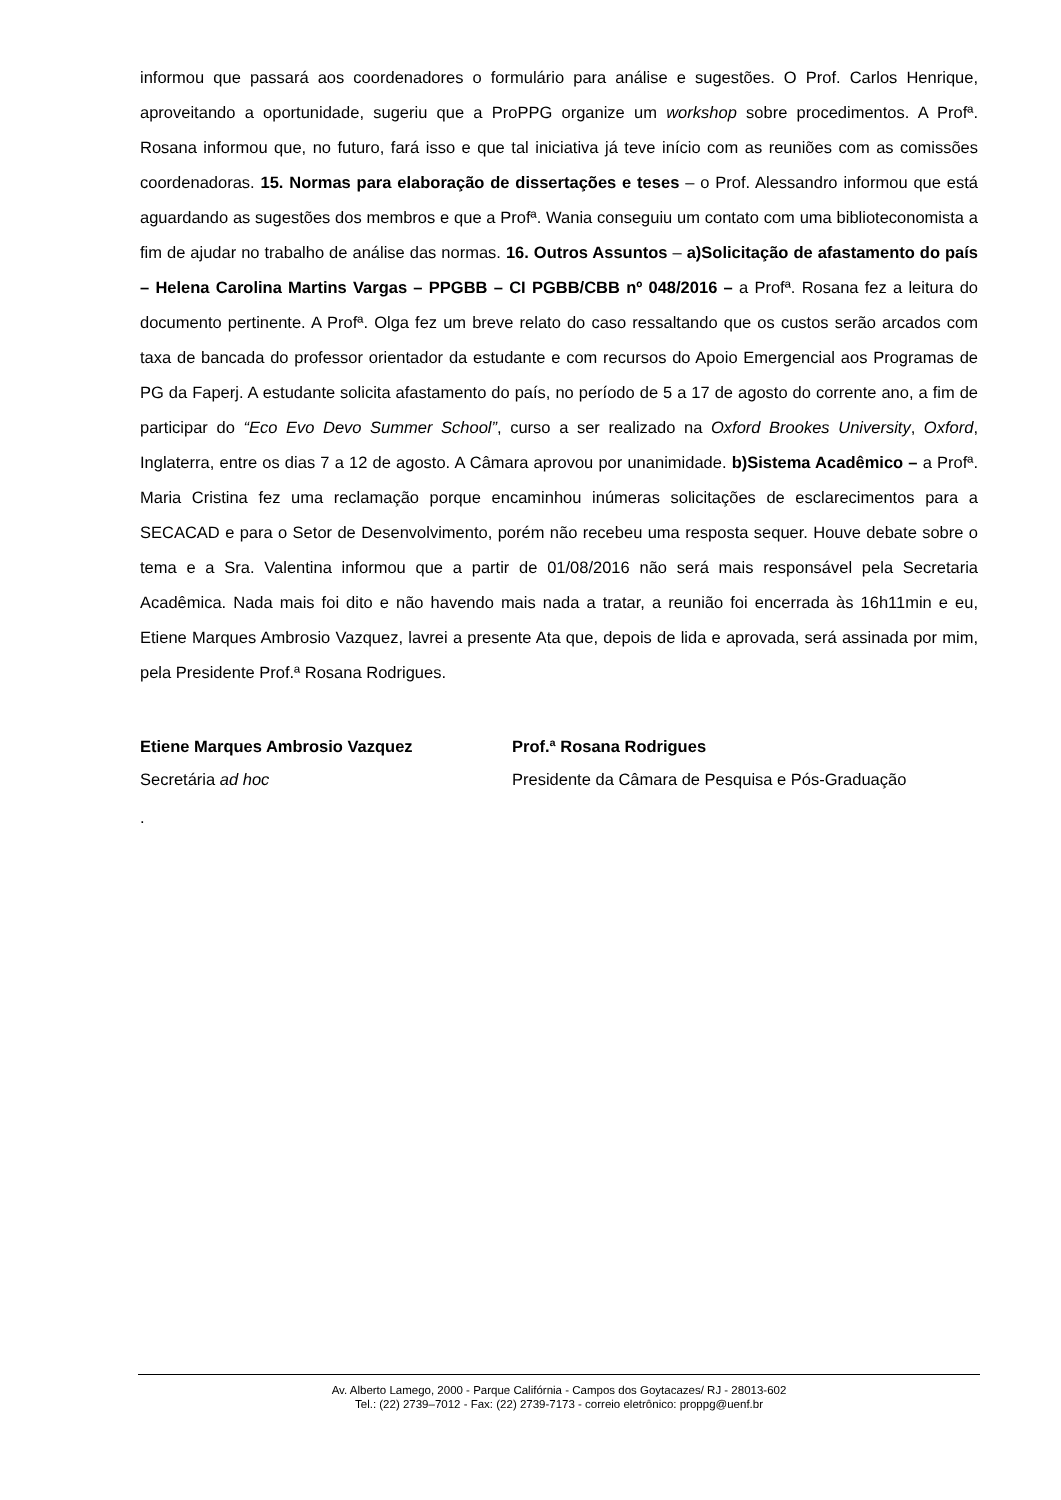informou que passará aos coordenadores o formulário para análise e sugestões. O Prof. Carlos Henrique, aproveitando a oportunidade, sugeriu que a ProPPG organize um workshop sobre procedimentos. A Profª. Rosana informou que, no futuro, fará isso e que tal iniciativa já teve início com as reuniões com as comissões coordenadoras. 15. Normas para elaboração de dissertações e teses – o Prof. Alessandro informou que está aguardando as sugestões dos membros e que a Profª. Wania conseguiu um contato com uma biblioteconomista a fim de ajudar no trabalho de análise das normas. 16. Outros Assuntos – a)Solicitação de afastamento do país – Helena Carolina Martins Vargas – PPGBB – CI PGBB/CBB nº 048/2016 – a Profª. Rosana fez a leitura do documento pertinente. A Profª. Olga fez um breve relato do caso ressaltando que os custos serão arcados com taxa de bancada do professor orientador da estudante e com recursos do Apoio Emergencial aos Programas de PG da Faperj. A estudante solicita afastamento do país, no período de 5 a 17 de agosto do corrente ano, a fim de participar do “Eco Evo Devo Summer School”, curso a ser realizado na Oxford Brookes University, Oxford, Inglaterra, entre os dias 7 a 12 de agosto. A Câmara aprovou por unanimidade. b)Sistema Acadêmico – a Profª. Maria Cristina fez uma reclamação porque encaminhou inúmeras solicitações de esclarecimentos para a SECACAD e para o Setor de Desenvolvimento, porém não recebeu uma resposta sequer. Houve debate sobre o tema e a Sra. Valentina informou que a partir de 01/08/2016 não será mais responsável pela Secretaria Acadêmica. Nada mais foi dito e não havendo mais nada a tratar, a reunião foi encerrada às 16h11min e eu, Etiene Marques Ambrosio Vazquez, lavrei a presente Ata que, depois de lida e aprovada, será assinada por mim, pela Presidente Prof.ª Rosana Rodrigues.
Etiene Marques Ambrosio Vazquez
Secretária ad hoc
Prof.ª Rosana Rodrigues
Presidente da Câmara de Pesquisa e Pós-Graduação
.
Av. Alberto Lamego, 2000 - Parque Califórnia - Campos dos Goytacazes/ RJ - 28013-602
Tel.: (22) 2739–7012 - Fax: (22) 2739-7173 - correio eletrônico: proppg@uenf.br